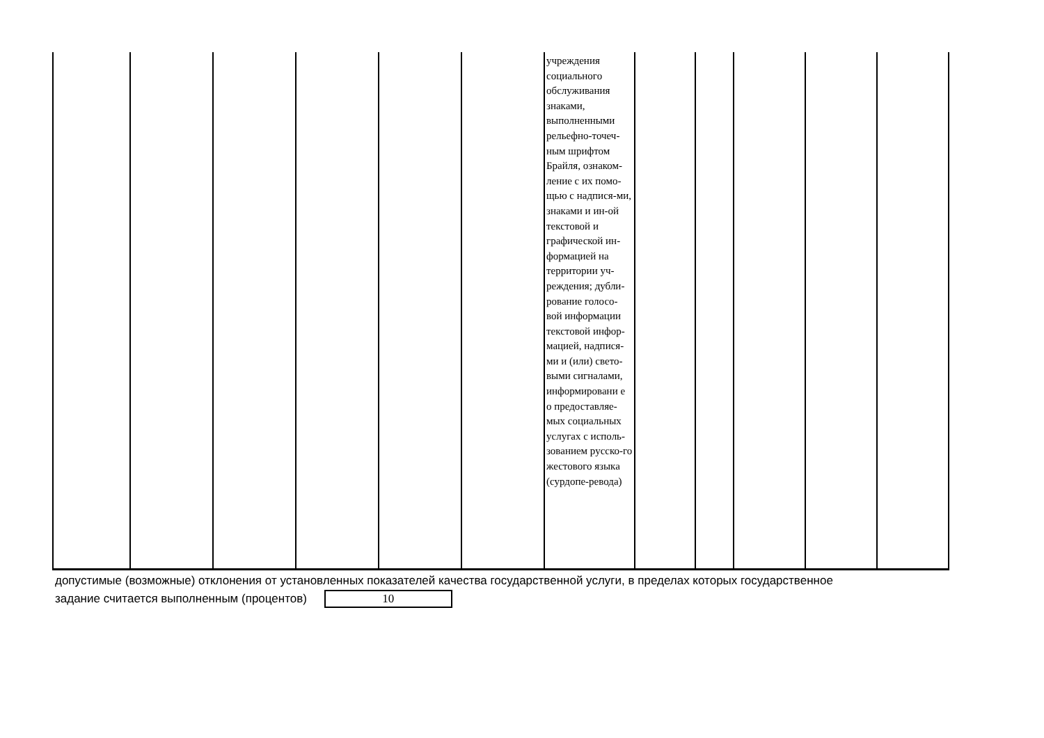| | | | | | | учреждения социального обслуживания знаками, выполненными рельефно-точеч-ным шрифтом Брайля, ознаком-ление с их помо-щью с надпися-ми, знаками и ин-ой текстовой и графической ин-формацией на территории уч-реждения; дубли-рование голосо-вой информации текстовой инфор-мацией, надпися-ми и (или) свето-выми сигналами, информировани е о предоставляе-мых социальных услугах с исполь-зованием русско-го жестового языка (сурдопе-ревода) | | | | | |
допустимые (возможные) отклонения от установленных показателей качества государственной услуги, в пределах которых государственное
задание считается выполненным (процентов) 10